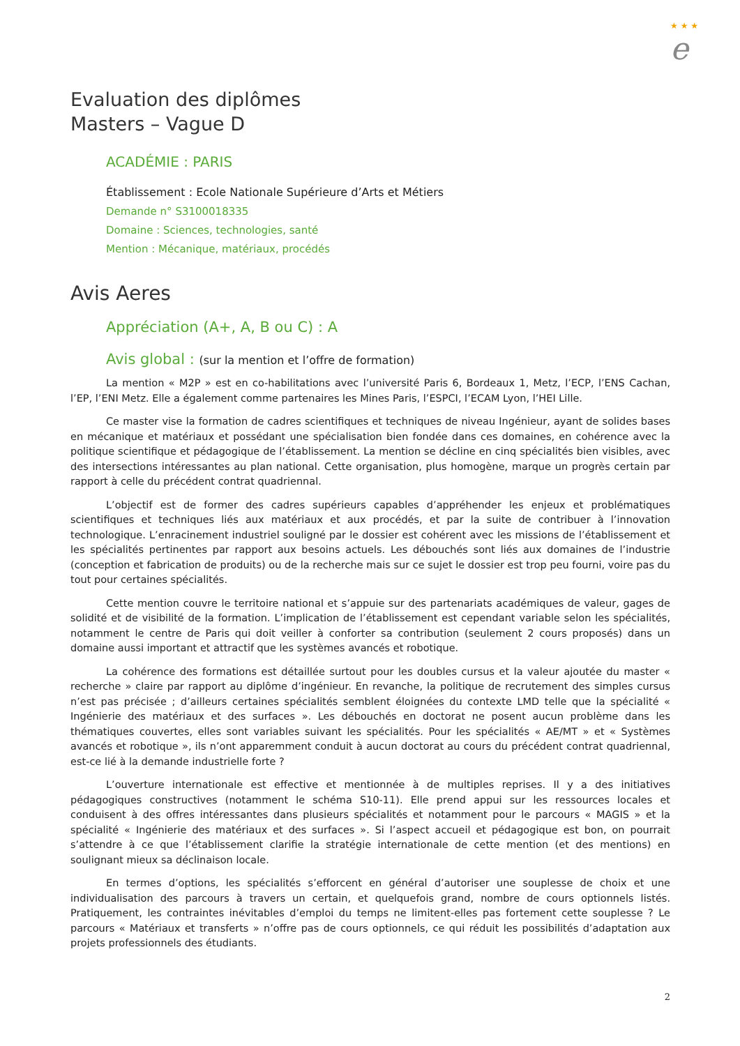★ ★ ★
e
Evaluation des diplômes
Masters – Vague D
ACADÉMIE : PARIS
Établissement : Ecole Nationale Supérieure d’Arts et Métiers
Demande n° S3100018335
Domaine : Sciences, technologies, santé
Mention : Mécanique, matériaux, procédés
Avis Aeres
Appréciation (A+, A, B ou C) : A
Avis global : (sur la mention et l’offre de formation)
La mention « M2P » est en co-habilitations avec l’université Paris 6, Bordeaux 1, Metz, l’ECP, l’ENS Cachan, l’EP, l’ENI Metz. Elle a également comme partenaires les Mines Paris, l’ESPCI, l’ECAM Lyon, l’HEI Lille.
Ce master vise la formation de cadres scientifiques et techniques de niveau Ingénieur, ayant de solides bases en mécanique et matériaux et possédant une spécialisation bien fondée dans ces domaines, en cohérence avec la politique scientifique et pédagogique de l’établissement. La mention se décline en cinq spécialités bien visibles, avec des intersections intéressantes au plan national. Cette organisation, plus homogène, marque un progrès certain par rapport à celle du précédent contrat quadriennal.
L’objectif est de former des cadres supérieurs capables d’appréhender les enjeux et problématiques scientifiques et techniques liés aux matériaux et aux procédés, et par la suite de contribuer à l’innovation technologique. L’enracinement industriel souligné par le dossier est cohérent avec les missions de l’établissement et les spécialités pertinentes par rapport aux besoins actuels. Les débouchés sont liés aux domaines de l’industrie (conception et fabrication de produits) ou de la recherche mais sur ce sujet le dossier est trop peu fourni, voire pas du tout pour certaines spécialités.
Cette mention couvre le territoire national et s’appuie sur des partenariats académiques de valeur, gages de solidité et de visibilité de la formation. L’implication de l’établissement est cependant variable selon les spécialités, notamment le centre de Paris qui doit veiller à conforter sa contribution (seulement 2 cours proposés) dans un domaine aussi important et attractif que les systèmes avancés et robotique.
La cohérence des formations est détaillée surtout pour les doubles cursus et la valeur ajoutée du master « recherche » claire par rapport au diplôme d’ingénieur. En revanche, la politique de recrutement des simples cursus n’est pas précisée ; d’ailleurs certaines spécialités semblent éloignées du contexte LMD telle que la spécialité « Ingénierie des matériaux et des surfaces ». Les débouchés en doctorat ne posent aucun problème dans les thématiques couvertes, elles sont variables suivant les spécialités. Pour les spécialités « AE/MT » et « Systèmes avancés et robotique », ils n’ont apparemment conduit à aucun doctorat au cours du précédent contrat quadriennal, est-ce lié à la demande industrielle forte ?
L’ouverture internationale est effective et mentionnée à de multiples reprises. Il y a des initiatives pédagogiques constructives (notamment le schéma S10-11). Elle prend appui sur les ressources locales et conduisent à des offres intéressantes dans plusieurs spécialités et notamment pour le parcours « MAGIS » et la spécialité « Ingénierie des matériaux et des surfaces ». Si l’aspect accueil et pédagogique est bon, on pourrait s’attendre à ce que l’établissement clarifie la stratégie internationale de cette mention (et des mentions) en soulignant mieux sa déclinaison locale.
En termes d’options, les spécialités s’efforcent en général d’autoriser une souplesse de choix et une individualisation des parcours à travers un certain, et quelquefois grand, nombre de cours optionnels listés. Pratiquement, les contraintes inévitables d’emploi du temps ne limitent-elles pas fortement cette souplesse ? Le parcours « Matériaux et transferts » n’offre pas de cours optionnels, ce qui réduit les possibilités d’adaptation aux projets professionnels des étudiants.
2